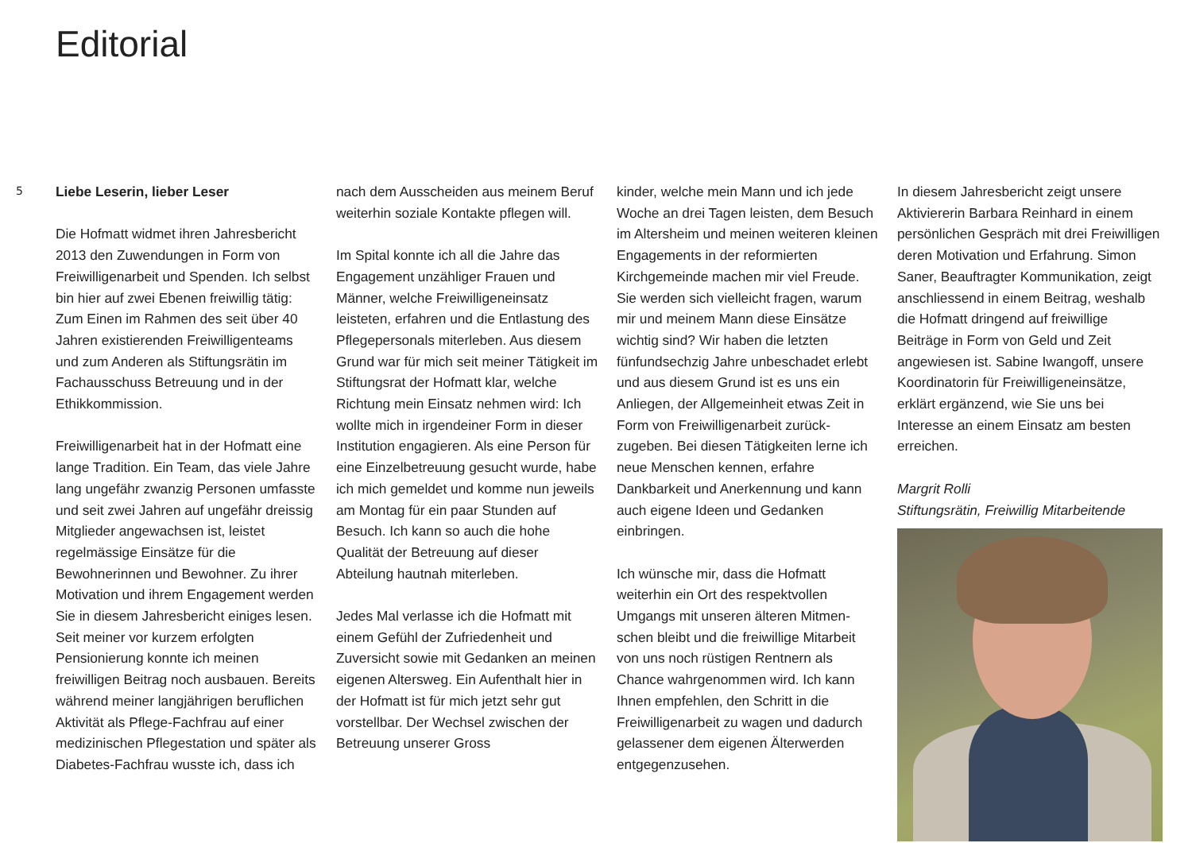Editorial
5
Liebe Leserin, lieber Leser
Die Hofmatt widmet ihren Jahres­bericht 2013 den Zuwendungen in Form von Freiwilligenarbeit und Spenden. Ich selbst bin hier auf zwei Ebenen freiwillig tätig: Zum Einen im Rahmen des seit über 40 Jahren existierenden Freiwilligenteams und zum Anderen als Stiftungsrätin im Fachausschuss Betreuung und in der Ethikkommission.
Freiwilligenarbeit hat in der Hofmatt eine lange Tradition. Ein Team, das viele Jahre lang ungefähr zwanzig Personen umfasste und seit zwei Jahren auf ungefähr dreissig Mitglieder angewach­sen ist, leistet regelmässige Einsätze für die Bewohnerinnen und Bewohner. Zu ihrer Motivation und ihrem Engage­ment werden Sie in diesem Jahres­bericht einiges lesen. Seit meiner vor kurzem erfolgten Pensionierung konn­te ich meinen freiwilligen Beitrag noch ausbauen. Bereits während meiner langjährigen beruflichen Aktivität als Pflege-Fachfrau auf einer medizini­schen Pflegestation und später als Diabetes-Fachfrau wusste ich, dass ich
nach dem Ausscheiden aus meinem Beruf weiterhin soziale Kontakte pfle­gen will.
Im Spital konnte ich all die Jahre das Engagement unzähliger Frauen und Männer, welche Freiwilligeneinsatz leisteten, erfahren und die Entlastung des Pflegepersonals miterleben. Aus diesem Grund war für mich seit meiner Tätigkeit im Stiftungsrat der Hofmatt klar, welche Richtung mein Einsatz nehmen wird: Ich wollte mich in irgend­einer Form in dieser Institution engagieren. Als eine Person für eine Einzelbetreuung gesucht wurde, habe ich mich gemeldet und komme nun jeweils am Montag für ein paar Stunden auf Besuch. Ich kann so auch die hohe Qualität der Betreuung auf dieser Abteilung hautnah miterleben.
Jedes Mal verlasse ich die Hofmatt mit einem Gefühl der Zufriedenheit und Zuversicht sowie mit Gedanken an meinen eigenen Altersweg. Ein Aufent­halt hier in der Hofmatt ist für mich jetzt sehr gut vorstellbar. Der Wechsel zwischen der Betreuung unserer Gross­
kinder, welche mein Mann und ich jede Woche an drei Tagen leisten, dem Besuch im Altersheim und meinen weiteren kleinen Engagements in der reformierten Kirchgemeinde machen mir viel Freude. Sie werden sich viel­leicht fragen, warum mir und meinem Mann diese Einsätze wichtig sind? Wir haben die letzten fünfundsechzig Jahre unbeschadet erlebt und aus diesem Grund ist es uns ein Anliegen, der Allgemeinheit etwas Zeit in Form von Freiwilligenarbeit zurück­zugeben. Bei diesen Tätigkeiten lerne ich neue Menschen kennen, erfahre Dankbarkeit und Anerkennung und kann auch eigene Ideen und Gedanken einbringen.
Ich wünsche mir, dass die Hofmatt weiterhin ein Ort des respektvollen Umgangs mit unseren älteren Mitmen­schen bleibt und die freiwillige Mit­arbeit von uns noch rüstigen Rentnern als Chance wahrgenommen wird. Ich kann Ihnen empfehlen, den Schritt in die Freiwilligenarbeit zu wagen und dadurch gelassener dem eigenen Älter­werden entgegenzusehen.
In diesem Jahresbericht zeigt unsere Aktiviererin Barbara Reinhard in einem persönlichen Gespräch mit drei Freiwilligen deren Motivation und Erfahrung. Simon Saner, Beauftragter Kommunikation, zeigt anschliessend in einem Beitrag, weshalb die Hofmatt dringend auf freiwillige Beiträge in Form von Geld und Zeit angewiesen ist. Sabine Iwangoff, unsere Koordinatorin für Freiwilligeneinsätze, erklärt er­gänzend, wie Sie uns bei Interesse an einem Einsatz am besten erreichen.
Margrit Rolli
Stiftungsrätin, Freiwillig Mitarbeitende